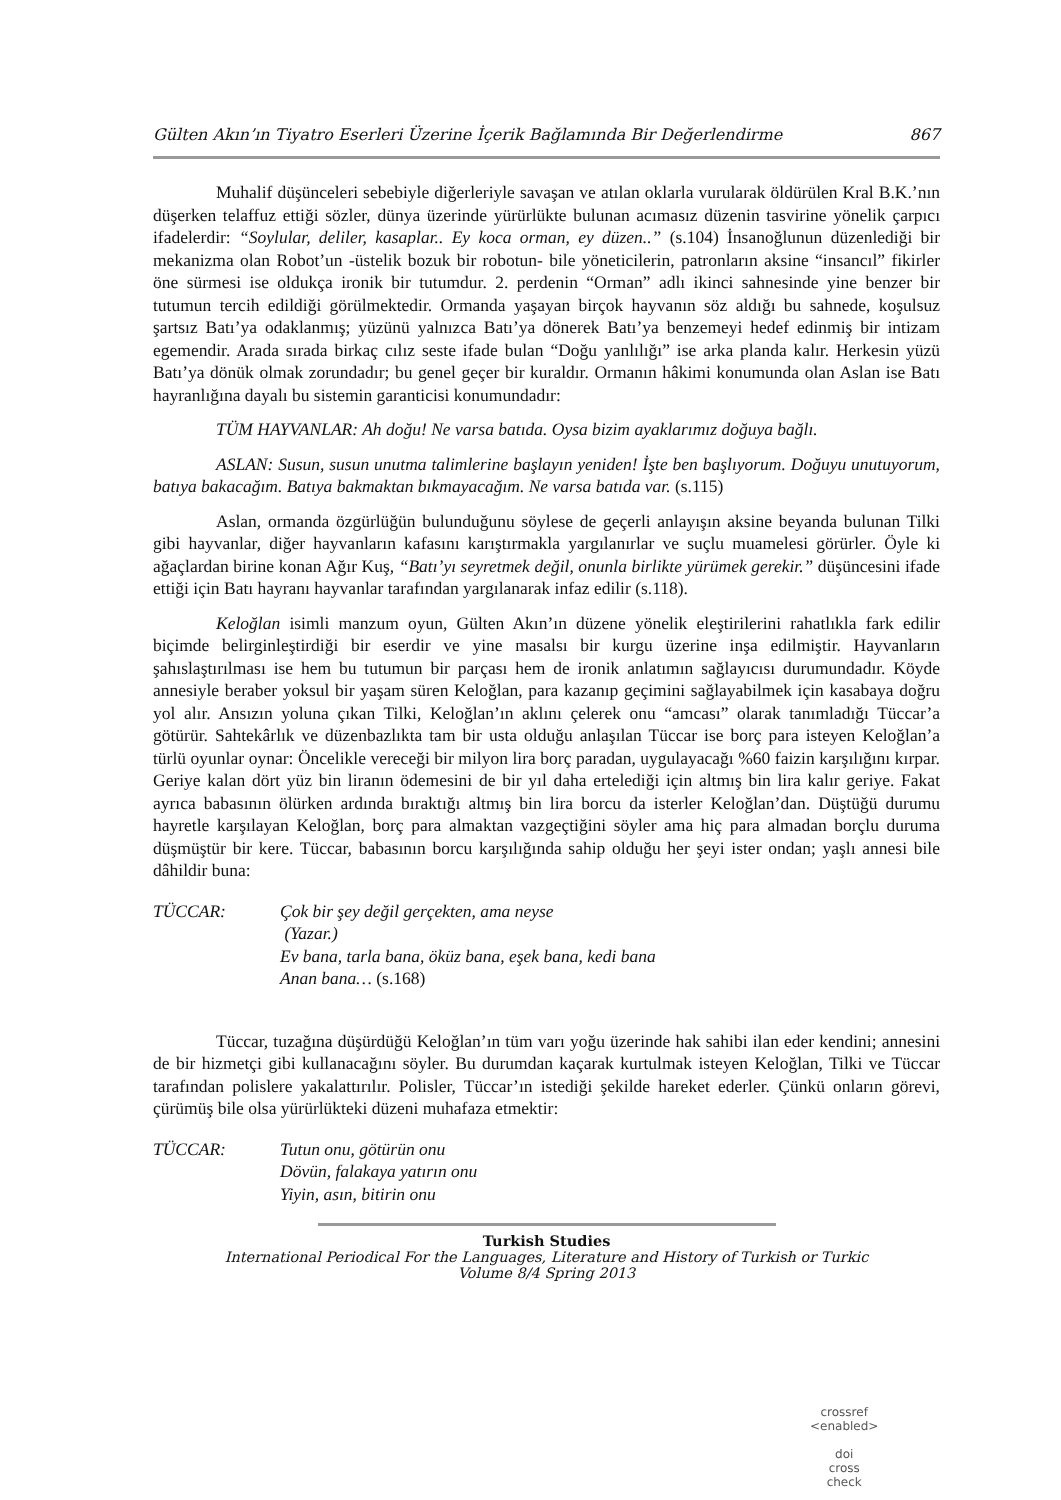Gülten Akın’ın Tiyatro Eserleri Üzerine İçerik Bağlamında Bir Değerlendirme 867
Muhalif düşünceleri sebebiyle diğerleriyle savaşan ve atılan oklarla vurularak öldürülen Kral B.K.’nın düşerken telaffuz ettiği sözler, dünya üzerinde yürürlükte bulunan acımasız düzenin tasvirine yönelik çarpıcı ifadelerdir: “Soylular, deliler, kasaplar.. Ey koca orman, ey düzen..” (s.104) İnsanoğlunun düzenlediği bir mekanizma olan Robot’un -üstelik bozuk bir robotun- bile yöneticilerin, patronların aksine “insancıl” fikirler öne sürmesi ise oldukça ironik bir tutumdur. 2. perdenin “Orman” adlı ikinci sahnesinde yine benzer bir tutumun tercih edildiği görülmektedir. Ormanda yaşayan birçok hayvanın söz aldığı bu sahnede, koşulsuz şartsız Batı’ya odaklanmış; yüzünü yalnızca Batı’ya dönerek Batı’ya benzemeyi hedef edinmiş bir intizam egemendir. Arada sırada birkaç cılız seste ifade bulan “Doğu yanlılığı” ise arka planda kalır. Herkesin yüzü Batı’ya dönük olmak zorundadır; bu genel geçer bir kuraldır. Ormanın hâkimi konumunda olan Aslan ise Batı hayranlığına dayalı bu sistemin garanticisi konumundadır:
TÜM HAYVANLAR: Ah doğu! Ne varsa batıda. Oysa bizim ayaklarımız doğuya bağlı.
ASLAN: Susun, susun unutma talimlerine başlayın yeniden! İşte ben başlıyorum. Doğuyu unutuyorum, batıya bakacağım. Batıya bakmaktan bıkmayacağım. Ne varsa batıda var. (s.115)
Aslan, ormanda özgürlüğün bulunduğunu söylese de geçerli anlayışın aksine beyanda bulunan Tilki gibi hayvanlar, diğer hayvanların kafasını karıştırmakla yargılanırlar ve suçlu muamelesi görürler. Öyle ki ağaçlardan birine konan Ağır Kuş, “Batı’yı seyretmek değil, onunla birlikte yürümek gerekir.” düşüncesini ifade ettiği için Batı hayranı hayvanlar tarafından yargılanarak infaz edilir (s.118).
Keloğlan isimli manzum oyun, Gülten Akın’ın düzene yönelik eleştirilerini rahatlıkla fark edilir biçimde belirginleştirdiği bir eserdir ve yine masalsı bir kurgu üzerine inşa edilmiştir. Hayvanların şahıslaştırılması ise hem bu tutumun bir parçası hem de ironik anlatımın sağlayıcısı durumundadır. Köyde annesiyle beraber yoksul bir yaşam süren Keloğlan, para kazanıp geçimini sağlayabilmek için kasabaya doğru yol alır. Ansızın yoluna çıkan Tilki, Keloğlan’ın aklını çelerek onu “amcası” olarak tanımladığı Tüccar’a götürür. Sahtekârlık ve düzenbazlıkta tam bir usta olduğu anlaşılan Tüccar ise borç para isteyen Keloğlan’a türlü oyunlar oynar: Öncelikle vereceği bir milyon lira borç paradan, uygulayacağı %60 faizin karşılığını kırpar. Geriye kalan dört yüz bin liranın ödemesini de bir yıl daha ertelediği için altmış bin lira kalır geriye. Fakat ayrıca babasının ölürken ardında bıraktığı altmış bin lira borcu da isterler Keloğlan’dan. Düştüğü durumu hayretle karşılayan Keloğlan, borç para almaktan vazgeçtiğini söyler ama hiç para almadan borçlu duruma düşmüştür bir kere. Tüccar, babasının borcu karşılığında sahip olduğu her şeyi ister ondan; yaşlı annesi bile dâhildir buna:
TÜCCAR: Çok bir şey değil gerçekten, ama neyse
(Yazar.)
Ev bana, tarla bana, öküz bana, eşek bana, kedi bana
Anan bana… (s.168)
Tüccar, tuzağına düşürdüğü Keloğlan’ın tüm varı yoğu üzerinde hak sahibi ilan eder kendini; annesini de bir hizmetçi gibi kullanacağını söyler. Bu durumdan kaçarak kurtulmak isteyen Keloğlan, Tilki ve Tüccar tarafından polislere yakalattırılır. Polisler, Tüccar’ın istediği şekilde hareket ederler. Çünkü onların görevi, çürümüş bile olsa yürürlükteki düzeni muhafaza etmektir:
TÜCCAR: Tutun onu, götürün onu
Dövün, falakaya yatırın onu
Yiyin, asın, bitirin onu
Turkish Studies
International Periodical For the Languages, Literature and History of Turkish or Turkic
Volume 8/4 Spring 2013
crossref
<enabled>
doi
cross
check